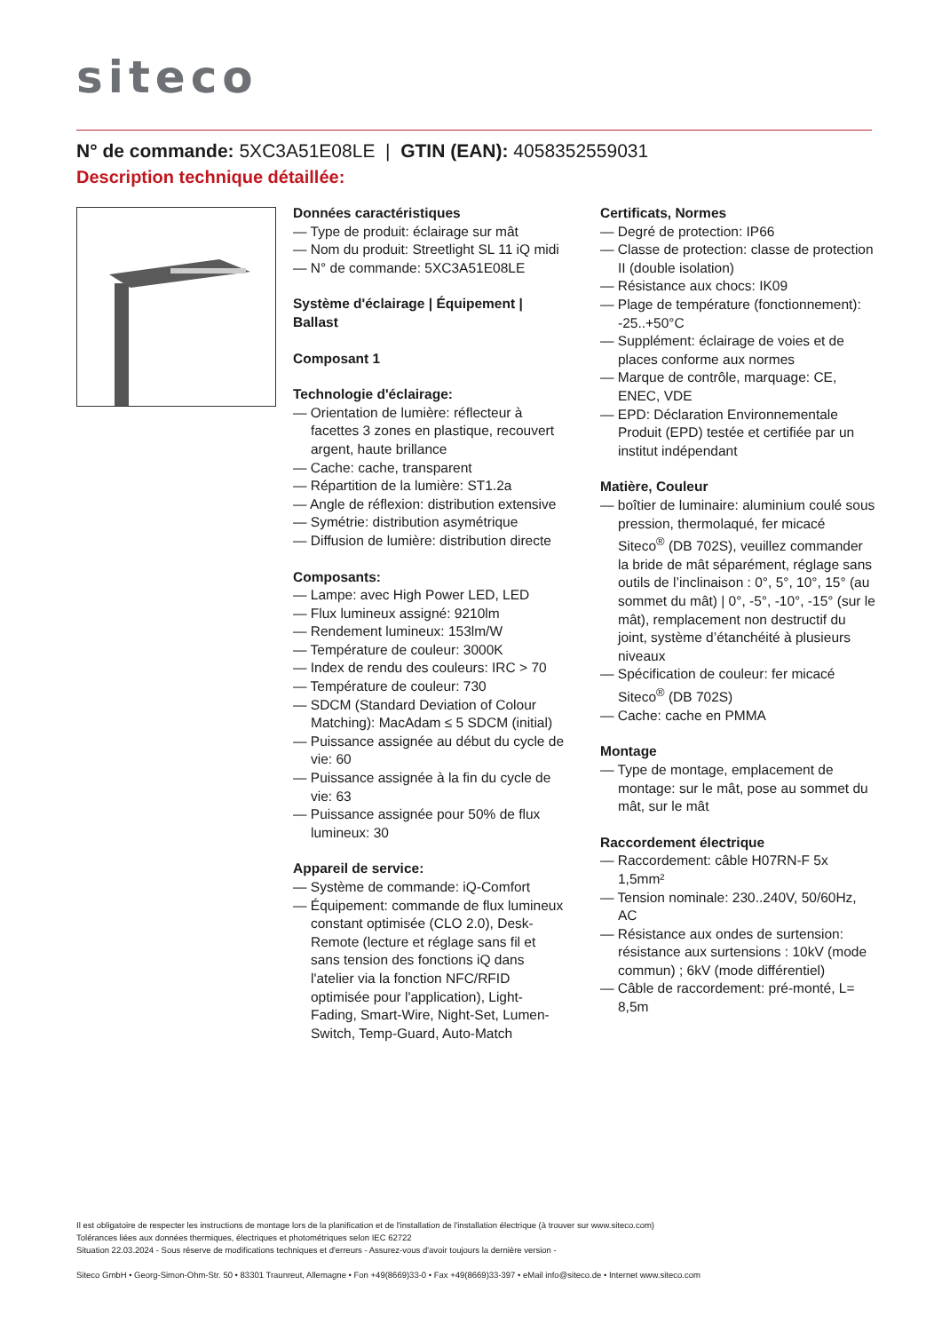siteco
N° de commande: 5XC3A51E08LE | GTIN (EAN): 4058352559031
Description technique détaillée:
Données caractéristiques
— Type de produit: éclairage sur mât
— Nom du produit: Streetlight SL 11 iQ midi
— N° de commande: 5XC3A51E08LE
Système d'éclairage | Équipement | Ballast
Composant 1
Technologie d'éclairage:
— Orientation de lumière: réflecteur à facettes 3 zones en plastique, recouvert argent, haute brillance
— Cache: cache, transparent
— Répartition de la lumière: ST1.2a
— Angle de réflexion: distribution extensive
— Symétrie: distribution asymétrique
— Diffusion de lumière: distribution directe
Composants:
— Lampe: avec High Power LED, LED
— Flux lumineux assigné: 9210lm
— Rendement lumineux: 153lm/W
— Température de couleur: 3000K
— Index de rendu des couleurs: IRC > 70
— Température de couleur: 730
— SDCM (Standard Deviation of Colour Matching): MacAdam ≤ 5 SDCM (initial)
— Puissance assignée au début du cycle de vie: 60
— Puissance assignée à la fin du cycle de vie: 63
— Puissance assignée pour 50% de flux lumineux: 30
Appareil de service:
— Système de commande: iQ-Comfort
— Équipement: commande de flux lumineux constant optimisée (CLO 2.0), Desk-Remote (lecture et réglage sans fil et sans tension des fonctions iQ dans l'atelier via la fonction NFC/RFID optimisée pour l'application), Light-Fading, Smart-Wire, Night-Set, Lumen-Switch, Temp-Guard, Auto-Match
Certificats, Normes
— Degré de protection: IP66
— Classe de protection: classe de protection II (double isolation)
— Résistance aux chocs: IK09
— Plage de température (fonctionnement): -25..+50°C
— Supplément: éclairage de voies et de places conforme aux normes
— Marque de contrôle, marquage: CE, ENEC, VDE
— EPD: Déclaration Environnementale Produit (EPD) testée et certifiée par un institut indépendant
Matière, Couleur
— boîtier de luminaire: aluminium coulé sous pression, thermolaqué, fer micacé Siteco<sup>®</sup> (DB 702S), veuillez commander la bride de mât séparément, réglage sans outils de l’inclinaison : 0°, 5°, 10°, 15° (au sommet du mât) | 0°, -5°, -10°, -15° (sur le mât), remplacement non destructif du joint, système d’étanchéité à plusieurs niveaux
— Spécification de couleur: fer micacé Siteco<sup>®</sup> (DB 702S)
— Cache: cache en PMMA
Montage
— Type de montage, emplacement de montage: sur le mât, pose au sommet du mât, sur le mât
Raccordement électrique
— Raccordement: câble H07RN-F 5x 1,5mm²
— Tension nominale: 230..240V, 50/60Hz, AC
— Résistance aux ondes de surtension: résistance aux surtensions : 10kV (mode commun) ; 6kV (mode différentiel)
— Câble de raccordement: pré-monté, L= 8,5m
Il est obligatoire de respecter les instructions de montage lors de la planification et de l'installation de l'installation électrique (à trouver sur www.siteco.com)
Tolérances liées aux données thermiques, électriques et photométriques selon IEC 62722
Situation 22.03.2024 - Sous réserve de modifications techniques et d'erreurs - Assurez-vous d'avoir toujours la dernière version -
Siteco GmbH • Georg-Simon-Ohm-Str. 50 • 83301 Traunreut, Allemagne • Fon +49(8669)33-0 • Fax +49(8669)33-397 • eMail info@siteco.de • Internet www.siteco.com